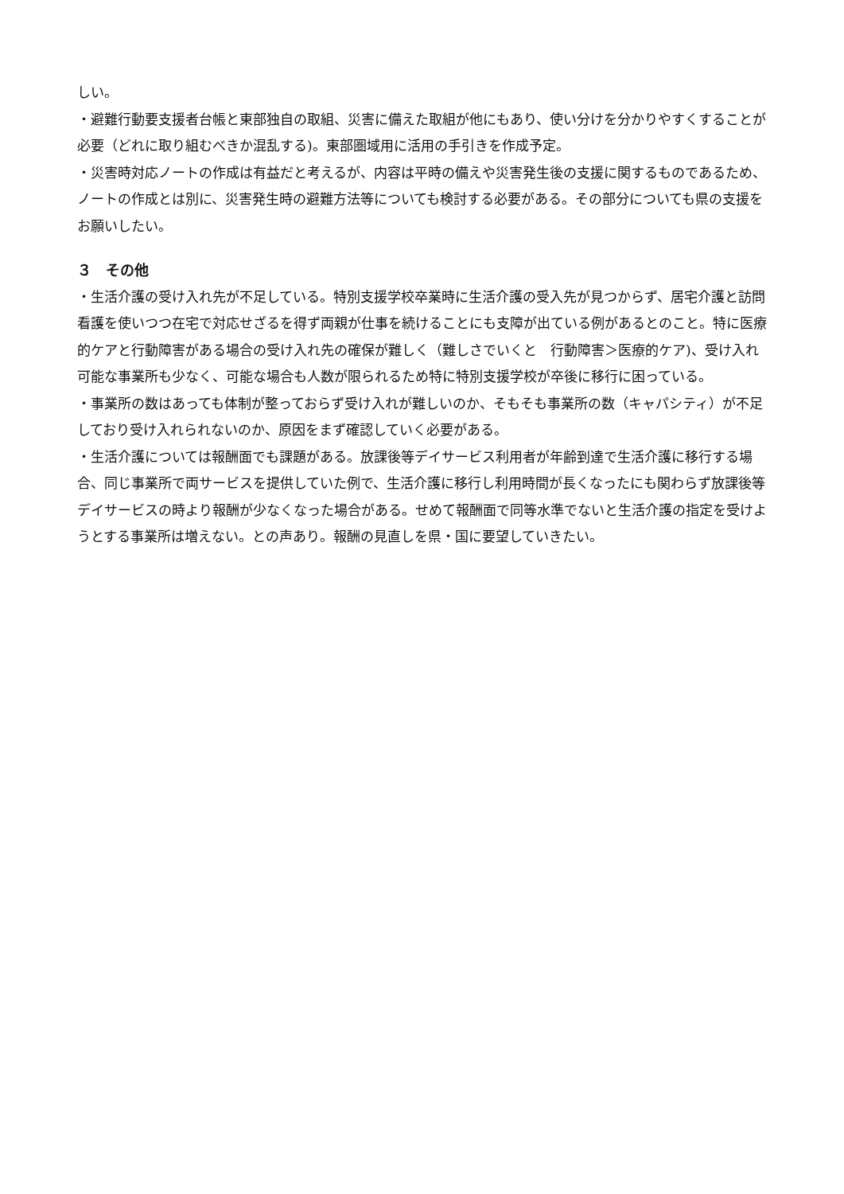しい。
・避難行動要支援者台帳と東部独自の取組、災害に備えた取組が他にもあり、使い分けを分かりやすくすることが必要（どれに取り組むべきか混乱する)。東部圏域用に活用の手引きを作成予定。
・災害時対応ノートの作成は有益だと考えるが、内容は平時の備えや災害発生後の支援に関するものであるため、ノートの作成とは別に、災害発生時の避難方法等についても検討する必要がある。その部分についても県の支援をお願いしたい。
３　その他
・生活介護の受け入れ先が不足している。特別支援学校卒業時に生活介護の受入先が見つからず、居宅介護と訪問看護を使いつつ在宅で対応せざるを得ず両親が仕事を続けることにも支障が出ている例があるとのこと。特に医療的ケアと行動障害がある場合の受け入れ先の確保が難しく（難しさでいくと　行動障害＞医療的ケア)、受け入れ可能な事業所も少なく、可能な場合も人数が限られるため特に特別支援学校が卒後に移行に困っている。
・事業所の数はあっても体制が整っておらず受け入れが難しいのか、そもそも事業所の数（キャパシティ）が不足しており受け入れられないのか、原因をまず確認していく必要がある。
・生活介護については報酬面でも課題がある。放課後等デイサービス利用者が年齢到達で生活介護に移行する場合、同じ事業所で両サービスを提供していた例で、生活介護に移行し利用時間が長くなったにも関わらず放課後等デイサービスの時より報酬が少なくなった場合がある。せめて報酬面で同等水準でないと生活介護の指定を受けようとする事業所は増えない。との声あり。報酬の見直しを県・国に要望していきたい。